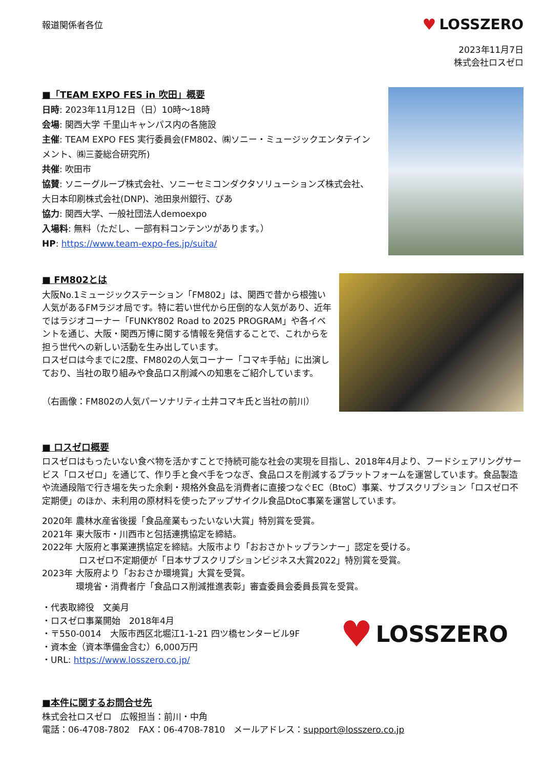報道関係者各位
♥ LOSSZERO
2023年11月7日
株式会社ロスゼロ
■「TEAM EXPO FES in 吹田」概要
日時: 2023年11月12日（日）10時～18時
会場: 関西大学 千里山キャンパス内の各施設
主催: TEAM EXPO FES 実行委員会(FM802、㈱ソニー・ミュージックエンタテインメント、㈱三菱総合研究所)
共催: 吹田市
協賛: ソニーグループ株式会社、ソニーセミコンダクタソリューションズ株式会社、大日本印刷株式会社(DNP)、池田泉州銀行、ぴあ
協力: 関西大学、一般社団法人demoexpo
入場料: 無料（ただし、一部有料コンテンツがあります。）
HP: https://www.team-expo-fes.jp/suita/
■ FM802とは
大阪No.1ミュージックステーション「FM802」は、関西で昔から根強い人気があるFMラジオ局です。特に若い世代から圧倒的な人気があり、近年ではラジオコーナー「FUNKY802 Road to 2025 PROGRAM」や各イベントを通じ、大阪・関西万博に関する情報を発信することで、これからを担う世代への新しい活動を生み出しています。
ロスゼロは今までに2度、FM802の人気コーナー「コマキ手帖」に出演しており、当社の取り組みや食品ロス削減への知恵をご紹介しています。
（右画像：FM802の人気パーソナリティ土井コマキ氏と当社の前川）
■ ロスゼロ概要
ロスゼロはもったいない食べ物を活かすことで持続可能な社会の実現を目指し、2018年4月より、フードシェアリングサービス「ロスゼロ」を通じて、作り手と食べ手をつなぎ、食品ロスを削減するプラットフォームを運営しています。食品製造や流通段階で行き場を失った余剰・規格外食品を消費者に直接つなぐEC（BtoC）事業、サブスクリプション「ロスゼロ不定期便」のほか、未利用の原材料を使ったアップサイクル食品DtoC事業を運営しています。
2020年 農林水産省後援「食品産業もったいない大賞」特別賞を受賞。
2021年 東大阪市・川西市と包括連携協定を締結。
2022年 大阪府と事業連携協定を締結。大阪市より「おおさかトップランナー」認定を受ける。
ロスゼロ不定期便が「日本サブスクリプションビジネス大賞2022」特別賞を受賞。
2023年 大阪府より「おおさか環境賞」大賞を受賞。
環境省・消費者庁「食品ロス削減推進表彰」審査委員会委員長賞を受賞。
・代表取締役　文美月
・ロスゼロ事業開始　2018年4月
・〒550-0014　大阪市西区北堀江1-1-21 四ツ橋センタービル9F
・資本金（資本準備金含む）6,000万円
・URL: https://www.losszero.co.jp/
♥ LOSSZERO
■本件に関するお問合せ先
株式会社ロスゼロ　広報担当：前川・中角
電話：06-4708-7802　FAX：06-4708-7810　メールアドレス：support@losszero.co.jp